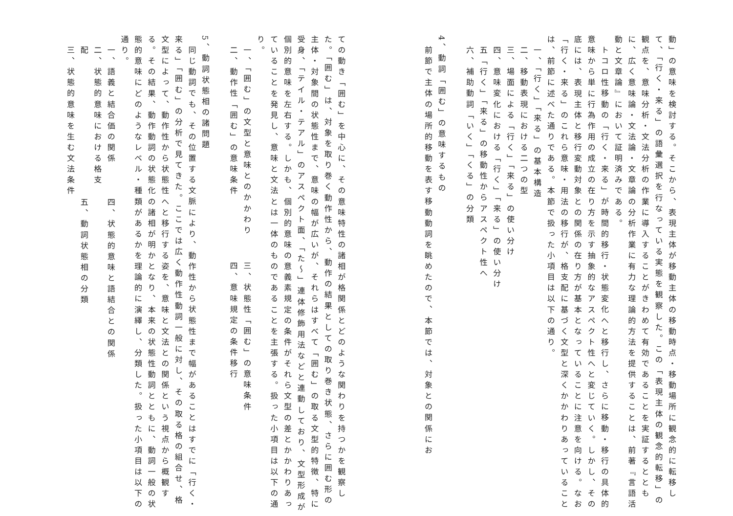動」の意味を検討する。そこから、表現主体が移動主体の移動時点・移動場所に観念的に転移して、「行く・来る」の語彙選択を行なっている実態を観察した。この「表現主体の観念的転移」の観点を、意味分析・文法分析の作業に導入することがきわめて有効であることを実証するとともに、広く意味論・文法論・文章論の分析作業に有力な理論的方法を提供することは、前著『言語活動と文章論』において証明済みである。
トコロ性移動の「行く・来る」が時間的移行・状態変化へと移行し、さらに移動・移行の具体的意味から単に行為作用の成立の在り方を示す抽象的なアスペクト性へと変じていく。しかし、その底には、表現主体と移行変動対象との関係の在り方が基本となっていることに注意を向ける。なお「行く・来る」のこれら意味・用法の移行が、格支配に基づく文型と深くかかわりあっていることは、前節に述べた通りである。本節で扱った小項目は以下の通り。
一、「行く」「来る」の基本構造
二、移動表現における二つの型
三、場面による「行く」「来る」の使い分け
四、意味変化における「行く」「来る」の使い分け
五「行く」「来る」の移動性からアスペクト性へ
六、補助動詞「いく」「くる」の分類
4、動詞「囲む」の意味するもの
前節で主体の場所的移動を表す移動動詞を眺めたので、本節では、対象との関係にお
ての動き「囲む」を中心に、その意味特性の諸相が格関係とどのような関わりを持つかを観察した。「囲む」は、対象を取り巻く動作性から、動作の結果としての取り巻き状態、さらに囲む形の主体・対象間の状態性まで、意味の幅が広いが、それらはすべて「囲む」の取る文型的特徴、特に受身、「テイル・テアル」のアスペクト面、「た〜」連体修飾用法などと連動しており、文型形成が個別的意味を左右する。しかも、個別的意味の意義素規定の条件がそれら文型の差とかかわりあっていることを発見し、意味と文法とは一体のものであることを主張する。扱った小項目は以下の通り。
一、「囲む」の文型と意味とのかかわり 三、状態性「囲む」の意味条件
二、動作性「囲む」の意味条件 四、意味規定の条件移行
5、動詞状態相の諸問題
同じ動詞でも、その位置する文脈により、動作性から状態性まで幅があることはすでに「行く・来る」「囲む」の分析で見てきた。ここでは広く動作性動詞一般に対し、その取る格の組合せ、格文型によって、動作性から状態性へと移行する姿を、意味と文法との関係という視点から概観する。その結果、動作動詞の状態化の諸相が明かとなり、本来の状態性動詞とともに、動詞一般の状態的意味にどのようなレベル・種類があるかを理論的に演繹し、分類した。扱った小項目は以下の通り。
一、語義と結合価の関係 四、状態的意味と語結合との関係
二、状態的意味における格支配 五、動詞状態相の分類
三、状態的意味を生む文法条件